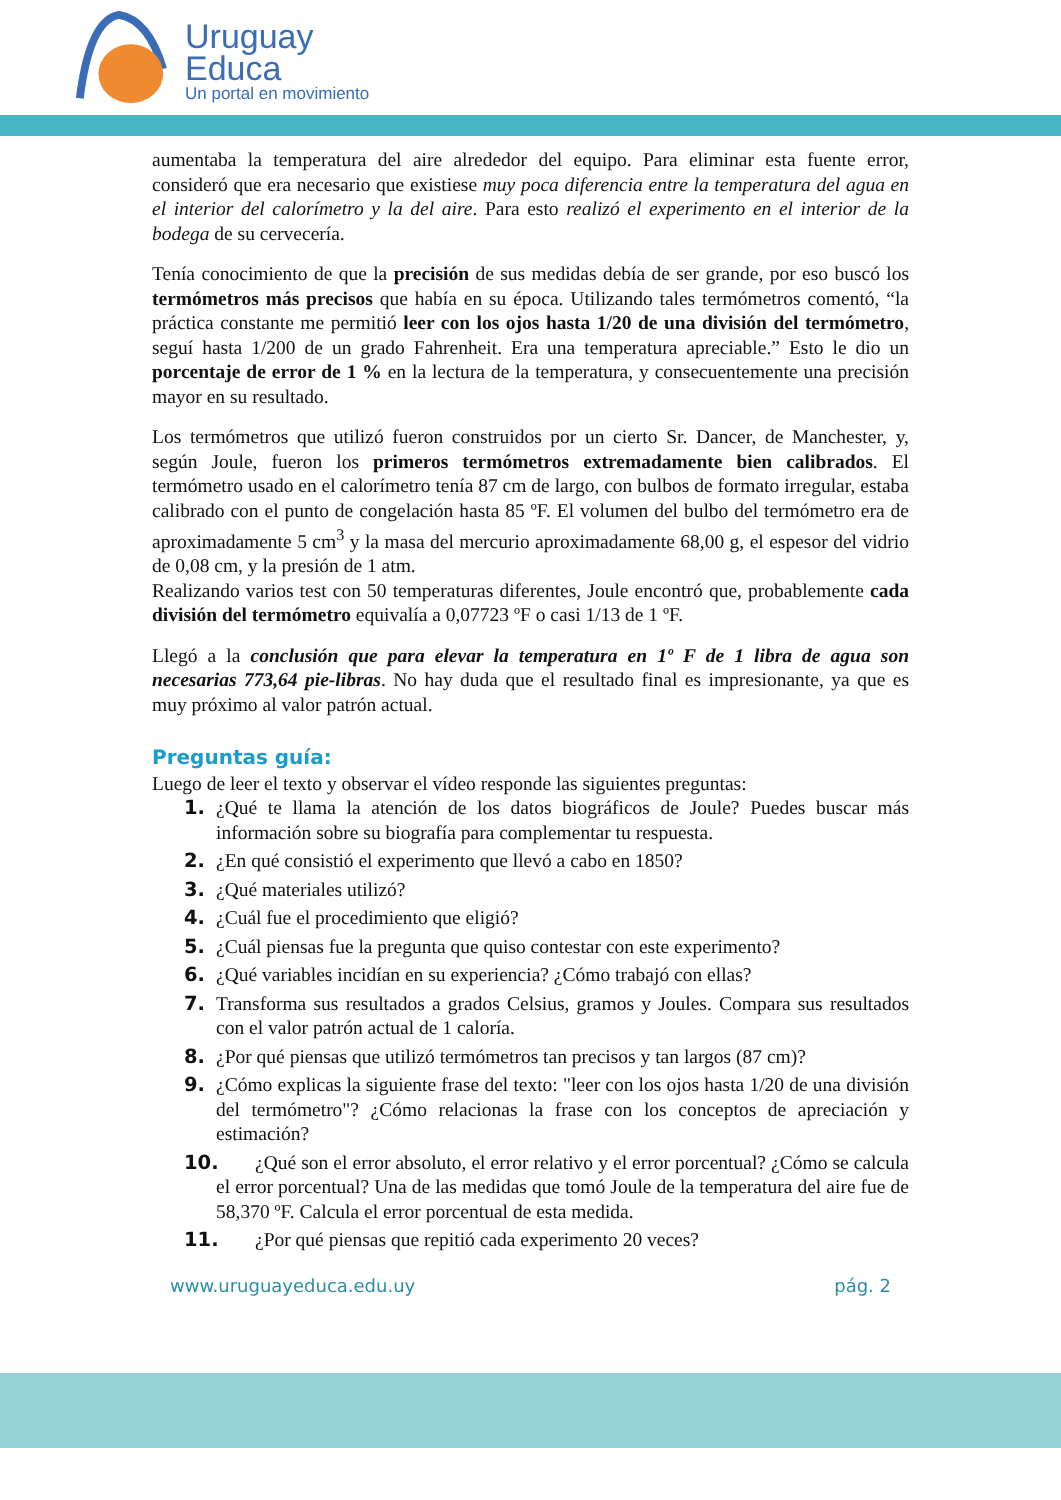Uruguay
Educa
Un portal en movimiento
aumentaba la temperatura del aire alrededor del equipo. Para eliminar esta fuente error, consideró que era necesario que existiese muy poca diferencia entre la temperatura del agua en el interior del calorímetro y la del aire. Para esto realizó el experimento en el interior de la bodega de su cervecería.
Tenía conocimiento de que la precisión de sus medidas debía de ser grande, por eso buscó los termómetros más precisos que había en su época. Utilizando tales termómetros comentó, “la práctica constante me permitió leer con los ojos hasta 1/20 de una división del termómetro, seguí hasta 1/200 de un grado Fahrenheit. Era una temperatura apreciable.” Esto le dio un porcentaje de error de 1 % en la lectura de la temperatura, y consecuentemente una precisión mayor en su resultado.
Los termómetros que utilizó fueron construidos por un cierto Sr. Dancer, de Manchester, y, según Joule, fueron los primeros termómetros extremadamente bien calibrados. El termómetro usado en el calorímetro tenía 87 cm de largo, con bulbos de formato irregular, estaba calibrado con el punto de congelación hasta 85 ºF. El volumen del bulbo del termómetro era de aproximadamente 5 cm<sup>3</sup> y la masa del mercurio aproximadamente 68,00 g, el espesor del vidrio de 0,08 cm, y la presión de 1 atm.
Realizando varios test con 50 temperaturas diferentes, Joule encontró que, probablemente cada división del termómetro equivalía a 0,07723 ºF o casi 1/13 de 1 ºF.
Llegó a la conclusión que para elevar la temperatura en 1º F de 1 libra de agua son necesarias 773,64 pie-libras. No hay duda que el resultado final es impresionante, ya que es muy próximo al valor patrón actual.
Preguntas guía:
Luego de leer el texto y observar el vídeo responde las siguientes preguntas:
1. ¿Qué te llama la atención de los datos biográficos de Joule? Puedes buscar más información sobre su biografía para complementar tu respuesta.
2. ¿En qué consistió el experimento que llevó a cabo en 1850?
3. ¿Qué materiales utilizó?
4. ¿Cuál fue el procedimiento que eligió?
5. ¿Cuál piensas fue la pregunta que quiso contestar con este experimento?
6. ¿Qué variables incidían en su experiencia? ¿Cómo trabajó con ellas?
7. Transforma sus resultados a grados Celsius, gramos y Joules. Compara sus resultados con el valor patrón actual de 1 caloría.
8. ¿Por qué piensas que utilizó termómetros tan precisos y tan largos (87 cm)?
9. ¿Cómo explicas la siguiente frase del texto: "leer con los ojos hasta 1/20 de una división del termómetro"? ¿Cómo relacionas la frase con los conceptos de apreciación y estimación?
10.  ¿Qué son el error absoluto, el error relativo y el error porcentual? ¿Cómo se calcula el error porcentual? Una de las medidas que tomó Joule de la temperatura del aire fue de 58,370 ºF. Calcula el error porcentual de esta medida.
11.  ¿Por qué piensas que repitió cada experimento 20 veces?
www.uruguayeduca.edu.uy pág. 2